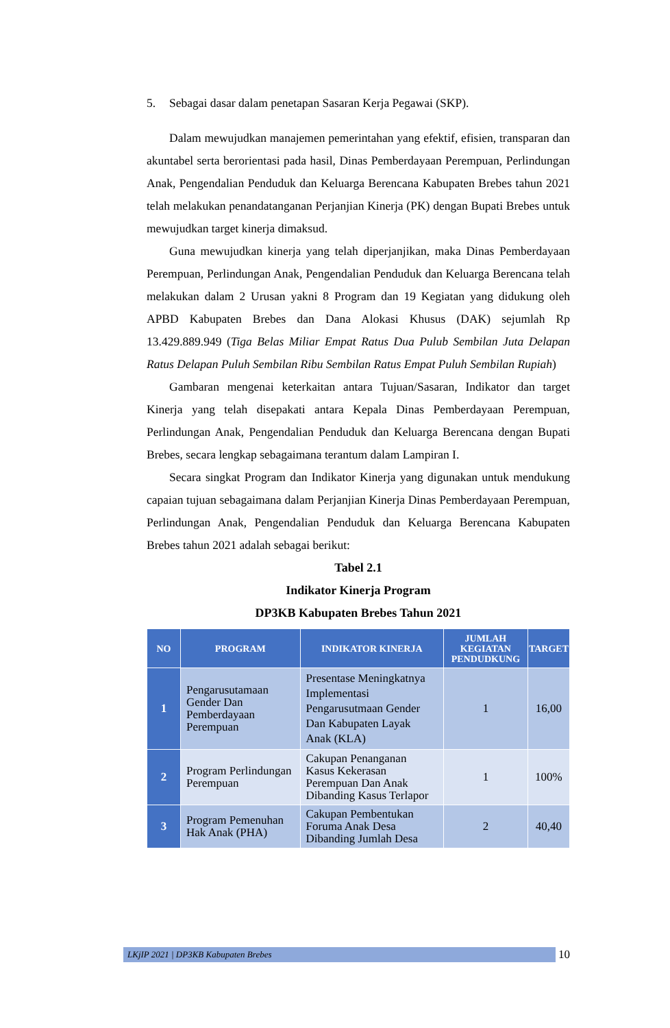5. Sebagai dasar dalam penetapan Sasaran Kerja Pegawai (SKP).
Dalam mewujudkan manajemen pemerintahan yang efektif, efisien, transparan dan akuntabel serta berorientasi pada hasil, Dinas Pemberdayaan Perempuan, Perlindungan Anak, Pengendalian Penduduk dan Keluarga Berencana Kabupaten Brebes tahun 2021 telah melakukan penandatanganan Perjanjian Kinerja (PK) dengan Bupati Brebes untuk mewujudkan target kinerja dimaksud.
Guna mewujudkan kinerja yang telah diperjanjikan, maka Dinas Pemberdayaan Perempuan, Perlindungan Anak, Pengendalian Penduduk dan Keluarga Berencana telah melakukan dalam 2 Urusan yakni 8 Program dan 19 Kegiatan yang didukung oleh APBD Kabupaten Brebes dan Dana Alokasi Khusus (DAK) sejumlah Rp 13.429.889.949 (Tiga Belas Miliar Empat Ratus Dua Pulub Sembilan Juta Delapan Ratus Delapan Puluh Sembilan Ribu Sembilan Ratus Empat Puluh Sembilan Rupiah)
Gambaran mengenai keterkaitan antara Tujuan/Sasaran, Indikator dan target Kinerja yang telah disepakati antara Kepala Dinas Pemberdayaan Perempuan, Perlindungan Anak, Pengendalian Penduduk dan Keluarga Berencana dengan Bupati Brebes, secara lengkap sebagaimana terantum dalam Lampiran I.
Secara singkat Program dan Indikator Kinerja yang digunakan untuk mendukung capaian tujuan sebagaimana dalam Perjanjian Kinerja Dinas Pemberdayaan Perempuan, Perlindungan Anak, Pengendalian Penduduk dan Keluarga Berencana Kabupaten Brebes tahun 2021 adalah sebagai berikut:
Tabel 2.1
Indikator Kinerja Program
DP3KB Kabupaten Brebes Tahun 2021
| NO | PROGRAM | INDIKATOR KINERJA | JUMLAH KEGIATAN PENDUDKUNG | TARGET |
| --- | --- | --- | --- | --- |
| 1 | Pengarusutamaan Gender Dan Pemberdayaan Perempuan | Presentase Meningkatnya Implementasi Pengarusutmaan Gender Dan Kabupaten Layak Anak (KLA) | 1 | 16,00 |
| 2 | Program Perlindungan Perempuan | Cakupan Penanganan Kasus Kekerasan Perempuan Dan Anak Dibanding Kasus Terlapor | 1 | 100% |
| 3 | Program Pemenuhan Hak Anak (PHA) | Cakupan Pembentukan Foruma Anak Desa Dibanding Jumlah Desa | 2 | 40,40 |
LKjIP 2021 | DP3KB Kabupaten Brebes
10